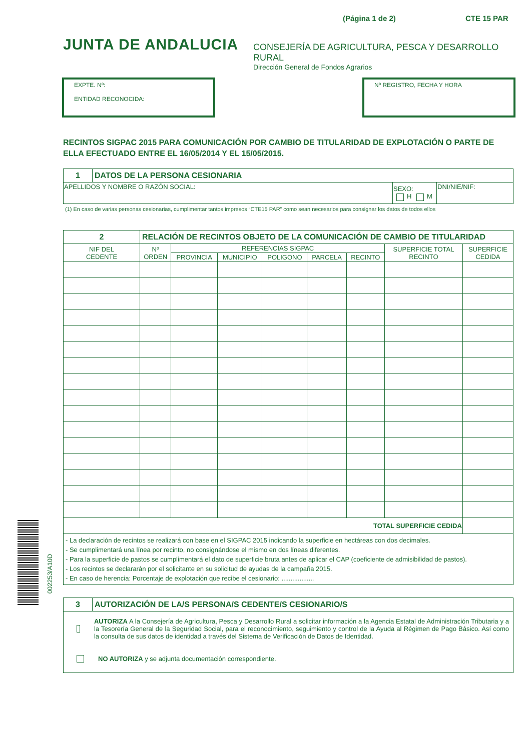(Página 1 de 2) CTE 15 PAR
JUNTA DE ANDALUCIA
CONSEJERÍA DE AGRICULTURA, PESCA Y DESARROLLO RURAL
Dirección General de Fondos Agrarios
EXPTE. Nº:
ENTIDAD RECONOCIDA:
Nº REGISTRO, FECHA Y HORA
RECINTOS SIGPAC 2015 PARA COMUNICACIÓN POR CAMBIO DE TITULARIDAD DE EXPLOTACIÓN O PARTE DE ELLA EFECTUADO ENTRE EL 16/05/2014 Y EL 15/05/2015.
| 1 | DATOS DE LA PERSONA CESIONARIA | | |
| APELLIDOS Y NOMBRE O RAZÓN SOCIAL: | | SEXO: H M | DNI/NIE/NIF: |
(1) En caso de varias personas cesionarias, cumplimentar tantos impresos “CTE15 PAR” como sean necesarios para consignar los datos de todos ellos
| 2 | RELACIÓN DE RECINTOS OBJETO DE LA COMUNICACIÓN DE CAMBIO DE TITULARIDAD | | | | | | | |
| NIF DEL CEDENTE | Nº ORDEN | REFERENCIAS SIGPAC | | | | | SUPERFICIE TOTAL RECINTO | SUPERFICIE CEDIDA |
| | | PROVINCIA | MUNICIPIO | POLIGONO | PARCELA | RECINTO | | |
| TOTAL SUPERFICIE CEDIDA | | | | | | | | |
| - La declaración de recintos se realizará con base en el SIGPAC 2015 indicando la superficie en hectáreas con dos decimales. - Se cumplimentará una línea por recinto, no consignándose el mismo en dos líneas diferentes. - Para la superficie de pastos se cumplimentará el dato de superficie bruta antes de aplicar el CAP (coeficiente de admisibilidad de pastos). - Los recintos se declararán por el solicitante en su solicitud de ayudas de la campaña 2015. - En caso de herencia: Porcentaje de explotación que recibe el cesionario: .................. | | | | | | | | |
| 3 | AUTORIZACIÓN DE LA/S PERSONA/S CEDENTE/S CESIONARIO/S |
| AUTORIZA A la Consejería de Agricultura, Pesca y Desarrollo Rural a solicitar información a la Agencia Estatal de Administración Tributaria y a la Tesorería General de la Seguridad Social, para el reconocimiento, seguimiento y control de la Ayuda al Régimen de Pago Básico. Así como la consulta de sus datos de identidad a través del Sistema de Verificación de Datos de Identidad. NO AUTORIZA y se adjunta documentación correspondiente. | |
002253/A10D